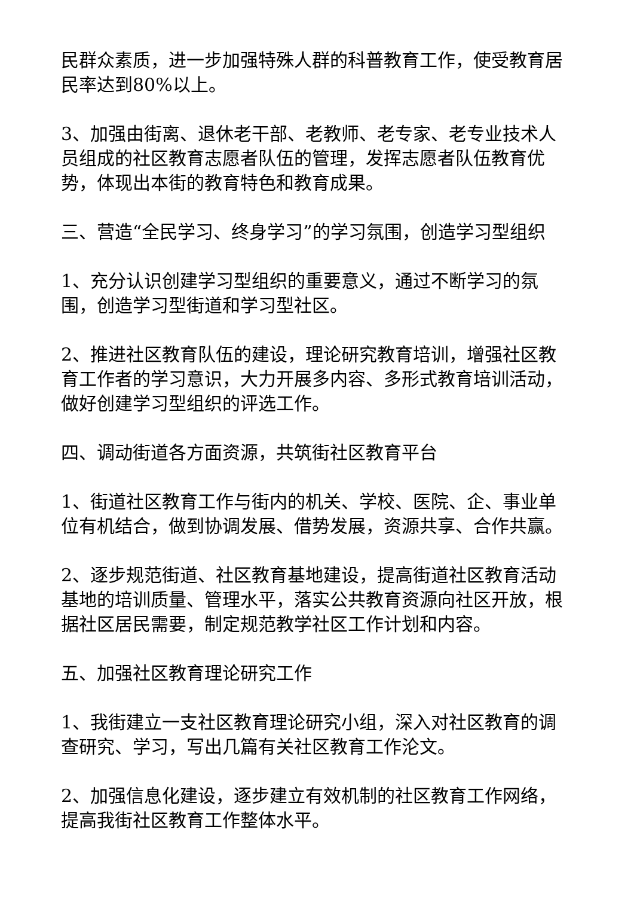民群众素质，进一步加强特殊人群的科普教育工作，使受教育居民率达到80%以上。
3、加强由街离、退休老干部、老教师、老专家、老专业技术人员组成的社区教育志愿者队伍的管理，发挥志愿者队伍教育优势，体现出本街的教育特色和教育成果。
三、营造“全民学习、终身学习”的学习氛围，创造学习型组织
1、充分认识创建学习型组织的重要意义，通过不断学习的氛围，创造学习型街道和学习型社区。
2、推进社区教育队伍的建设，理论研究教育培训，增强社区教育工作者的学习意识，大力开展多内容、多形式教育培训活动，做好创建学习型组织的评选工作。
四、调动街道各方面资源，共筑街社区教育平台
1、街道社区教育工作与街内的机关、学校、医院、企、事业单位有机结合，做到协调发展、借势发展，资源共享、合作共赢。
2、逐步规范街道、社区教育基地建设，提高街道社区教育活动基地的培训质量、管理水平，落实公共教育资源向社区开放，根据社区居民需要，制定规范教学社区工作计划和内容。
五、加强社区教育理论研究工作
1、我街建立一支社区教育理论研究小组，深入对社区教育的调查研究、学习，写出几篇有关社区教育工作沦文。
2、加强信息化建设，逐步建立有效机制的社区教育工作网络，提高我街社区教育工作整体水平。